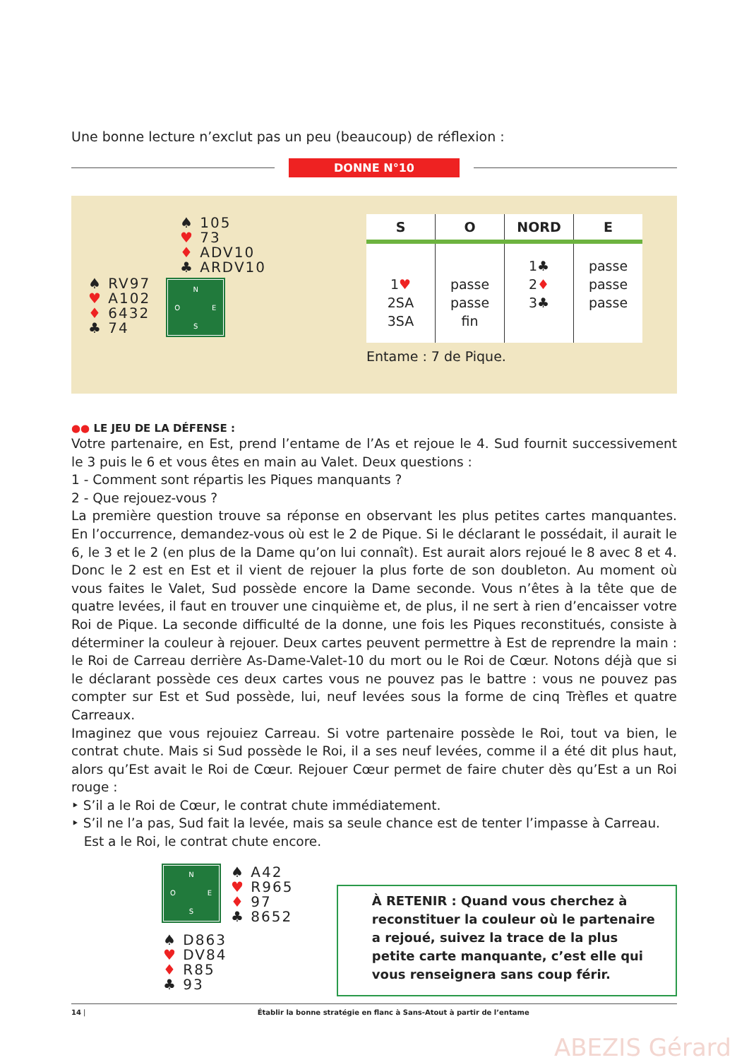Une bonne lecture n’exclut pas un peu (beaucoup) de réflexion :
DONNE N°10
♠ 105
♥ 73
♦ ADV10
♣ ARDV10
♠ RV97
♥ A102
♦ 6432
♣ 74
N O E S
| S | O | NORD | E |
| --- | --- | --- | --- |
| 1 ♥ 2SA 3SA | passe passe fin | 1♣ 2 ♦ 3♣ | passe passe passe |
Entame : 7 de Pique.
●● LE JEU DE LA DÉFENSE :
Votre partenaire, en Est, prend l’entame de l’As et rejoue le 4. Sud fournit successivement le 3 puis le 6 et vous êtes en main au Valet. Deux questions :
1 - Comment sont répartis les Piques manquants ?
2 - Que rejouez-vous ?
La première question trouve sa réponse en observant les plus petites cartes manquantes. En l’occurrence, demandez-vous où est le 2 de Pique. Si le déclarant le possédait, il aurait le 6, le 3 et le 2 (en plus de la Dame qu’on lui connaît). Est aurait alors rejoué le 8 avec 8 et 4. Donc le 2 est en Est et il vient de rejouer la plus forte de son doubleton. Au moment où vous faites le Valet, Sud possède encore la Dame seconde. Vous n’êtes à la tête que de quatre levées, il faut en trouver une cinquième et, de plus, il ne sert à rien d’encaisser votre Roi de Pique. La seconde difficulté de la donne, une fois les Piques reconstitués, consiste à déterminer la couleur à rejouer. Deux cartes peuvent permettre à Est de reprendre la main : le Roi de Carreau derrière As-Dame-Valet-10 du mort ou le Roi de Cœur. Notons déjà que si le déclarant possède ces deux cartes vous ne pouvez pas le battre : vous ne pouvez pas compter sur Est et Sud possède, lui, neuf levées sous la forme de cinq Trèfles et quatre Carreaux.
Imaginez que vous rejouiez Carreau. Si votre partenaire possède le Roi, tout va bien, le contrat chute. Mais si Sud possède le Roi, il a ses neuf levées, comme il a été dit plus haut, alors qu’Est avait le Roi de Cœur. Rejouer Cœur permet de faire chuter dès qu’Est a un Roi rouge :
‣ S’il a le Roi de Cœur, le contrat chute immédiatement.
‣ S’il ne l’a pas, Sud fait la levée, mais sa seule chance est de tenter l’impasse à Carreau.
Est a le Roi, le contrat chute encore.
N O E S
♠ A42
♥ R965
♦ 97
♣ 8652
♠ D863
♥ DV84
♦ R85
♣ 93
À RETENIR : Quand vous cherchez à reconstituer la couleur où le partenaire a rejoué, suivez la trace de la plus petite carte manquante, c’est elle qui vous renseignera sans coup férir.
14 | Établir la bonne stratégie en flanc à Sans-Atout à partir de l’entame
ABEZIS Gérard